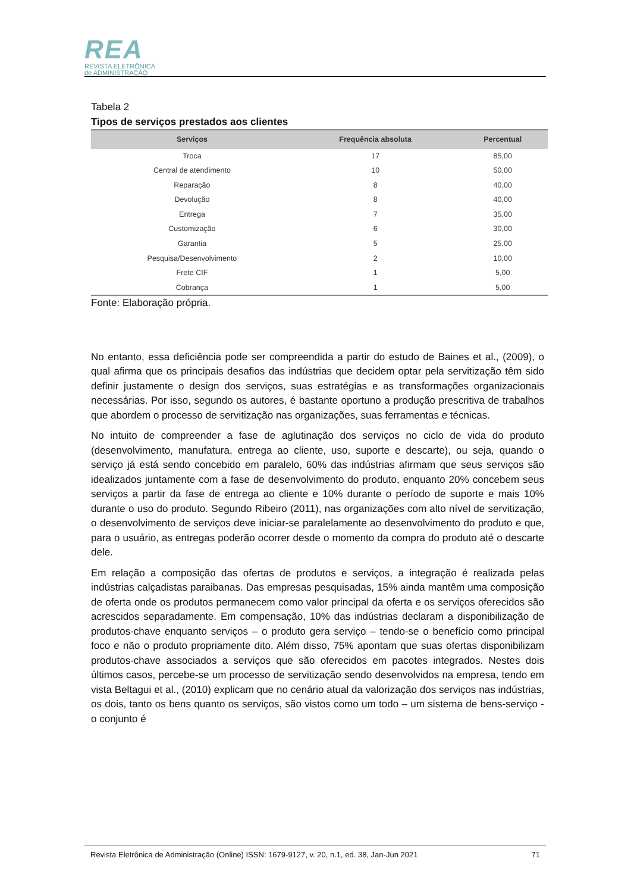REA
REVISTA ELETRÔNICA
de ADMINISTRAÇÃO
Tabela 2
Tipos de serviços prestados aos clientes
| Serviços | Frequência absoluta | Percentual |
| --- | --- | --- |
| Troca | 17 | 85,00 |
| Central de atendimento | 10 | 50,00 |
| Reparação | 8 | 40,00 |
| Devolução | 8 | 40,00 |
| Entrega | 7 | 35,00 |
| Customização | 6 | 30,00 |
| Garantia | 5 | 25,00 |
| Pesquisa/Desenvolvimento | 2 | 10,00 |
| Frete CIF | 1 | 5,00 |
| Cobrança | 1 | 5,00 |
Fonte: Elaboração própria.
No entanto, essa deficiência pode ser compreendida a partir do estudo de Baines et al., (2009), o qual afirma que os principais desafios das indústrias que decidem optar pela servitização têm sido definir justamente o design dos serviços, suas estratégias e as transformações organizacionais necessárias. Por isso, segundo os autores, é bastante oportuno a produção prescritiva de trabalhos que abordem o processo de servitização nas organizações, suas ferramentas e técnicas.
No intuito de compreender a fase de aglutinação dos serviços no ciclo de vida do produto (desenvolvimento, manufatura, entrega ao cliente, uso, suporte e descarte), ou seja, quando o serviço já está sendo concebido em paralelo, 60% das indústrias afirmam que seus serviços são idealizados juntamente com a fase de desenvolvimento do produto, enquanto 20% concebem seus serviços a partir da fase de entrega ao cliente e 10% durante o período de suporte e mais 10% durante o uso do produto. Segundo Ribeiro (2011), nas organizações com alto nível de servitização, o desenvolvimento de serviços deve iniciar-se paralelamente ao desenvolvimento do produto e que, para o usuário, as entregas poderão ocorrer desde o momento da compra do produto até o descarte dele.
Em relação a composição das ofertas de produtos e serviços, a integração é realizada pelas indústrias calçadistas paraibanas. Das empresas pesquisadas, 15% ainda mantêm uma composição de oferta onde os produtos permanecem como valor principal da oferta e os serviços oferecidos são acrescidos separadamente. Em compensação, 10% das indústrias declaram a disponibilização de produtos-chave enquanto serviços – o produto gera serviço – tendo-se o benefício como principal foco e não o produto propriamente dito. Além disso, 75% apontam que suas ofertas disponibilizam produtos-chave associados a serviços que são oferecidos em pacotes integrados. Nestes dois últimos casos, percebe-se um processo de servitização sendo desenvolvidos na empresa, tendo em vista Beltagui et al., (2010) explicam que no cenário atual da valorização dos serviços nas indústrias, os dois, tanto os bens quanto os serviços, são vistos como um todo – um sistema de bens-serviço - o conjunto é
Revista Eletrônica de Administração (Online) ISSN: 1679-9127, v. 20, n.1, ed. 38, Jan-Jun 2021 71